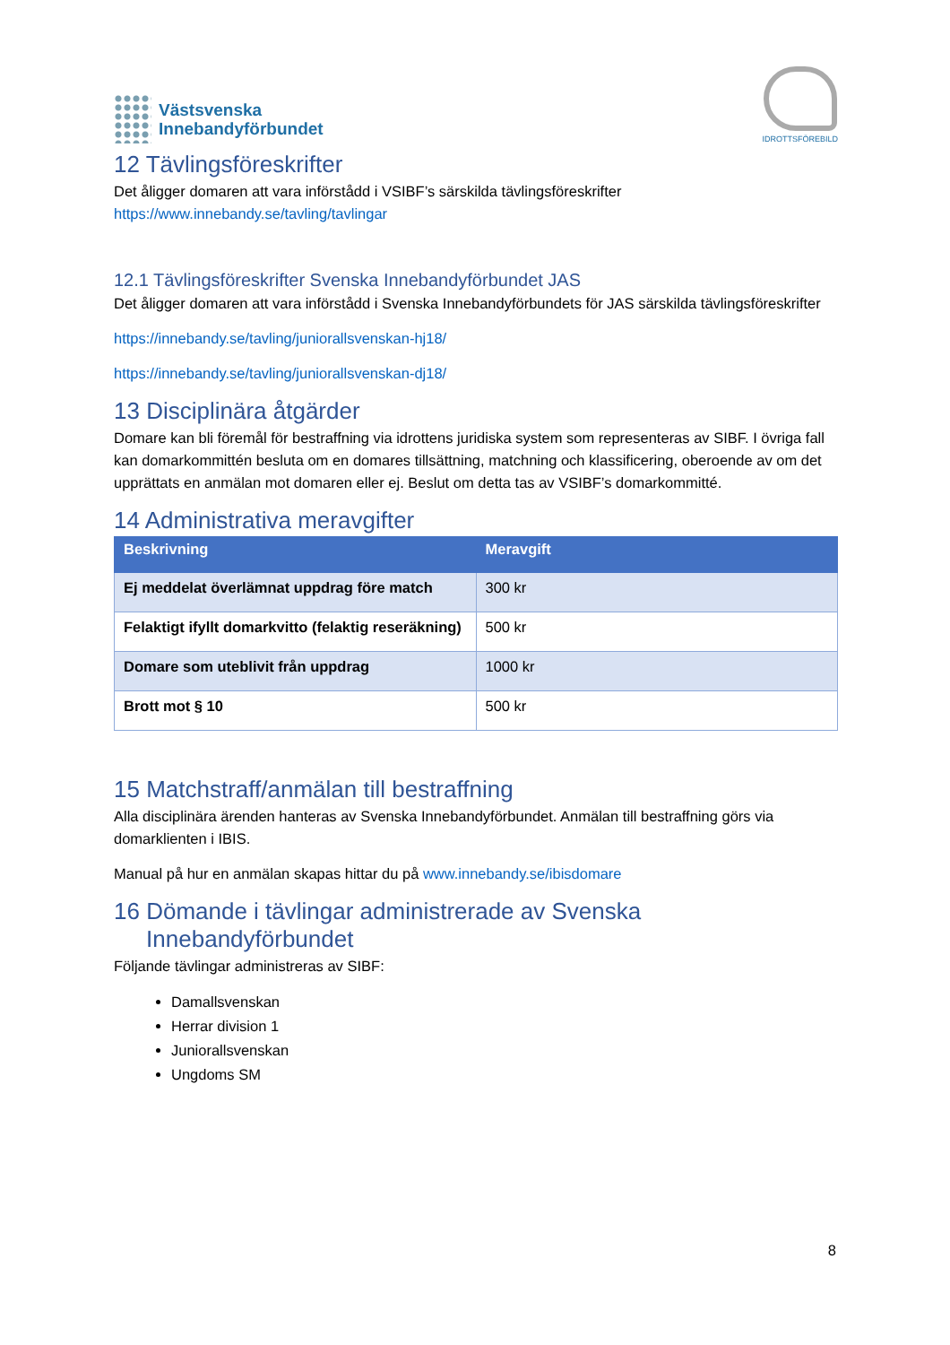Västsvenska
Innebandyförbundet
IDROTTSFÖREBILD
12 Tävlingsföreskrifter
Det åligger domaren att vara införstådd i VSIBF’s särskilda tävlingsföreskrifter
https://www.innebandy.se/tavling/tavlingar
12.1 Tävlingsföreskrifter Svenska Innebandyförbundet JAS
Det åligger domaren att vara införstådd i Svenska Innebandyförbundets för JAS särskilda tävlingsföreskrifter
https://innebandy.se/tavling/juniorallsvenskan-hj18/
https://innebandy.se/tavling/juniorallsvenskan-dj18/
13 Disciplinära åtgärder
Domare kan bli föremål för bestraffning via idrottens juridiska system som representeras av SIBF. I övriga fall kan domarkommittén besluta om en domares tillsättning, matchning och klassificering, oberoende av om det upprättats en anmälan mot domaren eller ej. Beslut om detta tas av VSIBF’s domarkommitté.
14 Administrativa meravgifter
| Beskrivning | Meravgift |
| --- | --- |
| Ej meddelat överlämnat uppdrag före match | 300 kr |
| Felaktigt ifyllt domarkvitto (felaktig reseräkning) | 500 kr |
| Domare som uteblivit från uppdrag | 1000 kr |
| Brott mot § 10 | 500 kr |
15 Matchstraff/anmälan till bestraffning
Alla disciplinära ärenden hanteras av Svenska Innebandyförbundet. Anmälan till bestraffning görs via domarklienten i IBIS.
Manual på hur en anmälan skapas hittar du på www.innebandy.se/ibisdomare
16 Dömande i tävlingar administrerade av Svenska
Innebandyförbundet
Följande tävlingar administreras av SIBF:
Damallsvenskan
Herrar division 1
Juniorallsvenskan
Ungdoms SM
8